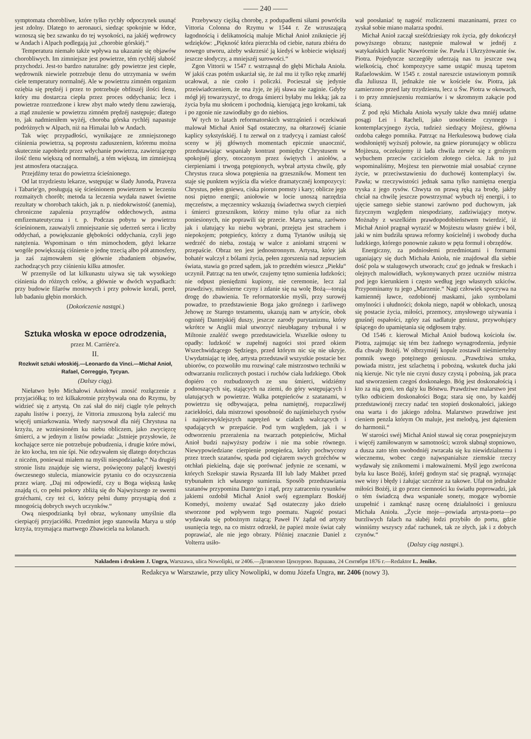—— 240 ——
symptomata chorobliwe, które tylko rychły odpoczynek usunąć jest zdolny. Dlatego to aeronauci, siedząc spokojnie w łódce, wznoszą się bez szwanku do tej wysokości, na jakiéj wędrowcy w Andach i Alpach podlegają już „chorobie górskiéj.“
Temperatura niemało także wpływa na ukazanie się objawów chorobliwych. Im zimniejsze jest powietrze, tém rychléj słabość przychodzi. Jest-to bardzo naturalne: gdy powietrze jest ciepłe, wędrownik niewiele potrzebuje tlenu do utrzymania w swém ciele temperatury normalnéj. Ale w powietrzu zimném organizm oziębia się prędzéj i przez to potrzebuje obfitszéj ilości tlenu, który mu dostarcza ciepła przez proces oddychania; lecz i powietrze rozrzedzone i krew zbyt mało wtedy tlenu zawierają, a ztąd znużenie w powietrzu zimném prędzéj następuje; dlatego to, jak nadmieniłem wyżéj, choroba górska rychléj napastuje podróżnych w Alpach, niż na Himalai lub w Andach.
Tak więc przypadłości, wynikające ze zmniejszonego ciśnienia powietrza, są poprostu zaduszeniem, któremu można skutecznie zapobiedz przez wdychanie powietrza, zawierającego ilość tlenu większą od normalnéj, a tém większą, im zimniejszą jest atmosfera otaczająca.
Przejdźmy teraz do powietrza ścieśnionego.
Od lat trzydziestu lekarze, wstępując w ślady Junoda, Praveza i Tabarie'go, posługują się ścieśnionem powietrzem w leczeniu rozmaitych chorób; metoda ta leczenia wydała nawet świetne rezultaty w chorobach takich, jak n. p. niedokrwistość (anemia), chroniczne zapalenia przyrządów oddechowych, astma emfizemateutyczna i t. p. Podczas pobytu w powietrzu ścieśnionem, zauważyli zmniejszanie się uderzeń serca i liczby oddychań, a powiększanie głębokości oddychania, czyli jego natężenia. Wspominam o tém mimochodem, gdyż lekarze wogóle powiększają ciśnienie o jednę trzecią albo pół atmosfery, ja zaś zajmowałem się głównie zbadaniem objawów, zachodzących przy ciśnieniu kilku atmosfer.
W przemyśle od lat kilkunastu używa się tak wysokiego ciśnienia do różnych celów, a głównie w dwóch wypadkach: przy budowie filarów mostowych i przy połowie korali, pereł, lub badaniu głębin morskich.
(Dokończenie nastąpi.)
Sztuka włoska w epoce odrodzenia,
przez M. Carrière'a.
II.
Rozkwit sztuki włoskiéj.—Leonardo da Vinci.—Michał Anioł, Rafael, Correggio, Tycyan.
(Dalszy ciąg).
Niełatwo było Michałowi Aniołowi znosić rozłączenie z przyjaciółką; to też kilkakrotnie przybywała ona do Rzymu, by widzieć się z artystą. On zaś słał do niéj ciągle tyle pełnych zapału listów i poezyj, że Vittoria zmuszoną była zalecić mu więcéj umiarkowania. Wtedy narysował dla niéj Chrystusa na krzyżu, ze wzniesioném ku niebu obliczem, jako zwycięzcę śmierci, a w jednym z listów powiada: „Istnieje przysłowie, że kochające serce nie potrzebuje pobudzenia, i drugie które mówi, że kto kocha, ten nie śpi. Nie odzywałem się dlatego dotychczas z niczém, ponieważ miałem na myśli niespodziankę.“ Na drugiéj stronie listu znajduje się wiersz, poświęcony palącéj kwestyi ówczesnego stulecia, mianowicie pytaniu co do oczyszczenia przez wiarę. „Daj mi odpowiedź, czy u Boga większą łaskę znajdą ci, co pełni pokory zbliżą się do Najwyższego ze swemi grzéchami, czy też ci, którzy pełni dumy przystąpią doń z mnogością dobrych swych uczynków.“
Ową niespodzianką był obraz, wykonany umyślnie dla cierpiącéj przyjaciółki. Przedmiot jego stanowiła Marya u stóp krzyża, trzymająca martwego Zbawiciela na kolanach.
Przebywszy ciężką chorobę, z podupadłemi siłami powróciła Vittoria Colonna do Rzymu w 1544 r. Ze wzruszającą łagodnością i delikatnością maluje Michał Anioł zniknięcie jéj wdzięków: „Piękność która pierzchła od ciebie, natura zbiéra do nowego utworu, ażeby wskrzesić ją kiedyś w kobiecie większéj jeszcze słodyczy, a mniejszéj surowości.“
Zgon Vittorii w 1547 r. wstrząsnął do głębi Michała Anioła. W jakiś czas potém uskarżał się, że żal mu iż tylko rękę zmarłéj ucałował, a nie czoło i policzki. Pocieszał się jedynie przeświadczeniem, że ona żyje, że jéj sława nie zaginie. Gdyby mógł jéj towarzyszyć, to droga śmierci byłaby mu lekką; jak za życia była mu słońcem i pochodnią, kierującą jego krokami, tak i po zgonie nie zawiodłaby go do niebios.
W tych to latach reformatorskich wstrząśnień i oczekiwań malował Michał Anioł Sąd ostateczny, na ołtarzowéj ścianie kaplicy sykstyńskiéj. I tu zerwał on z tradycyą i zamiast całość sceny w jéj głównych momentach epicznie unaocznić, przedstawiając wspaniały kontrast pomiędzy Chrystusem w spokojnéj glory, otoczonym przez świętych i aniołów, a cierpieniami i trwogą potępionych, wybrał artysta chwilę, gdy Chrystus rzuca słowa potępienia na grzeszników. Moment ten staje się punktem wyjścia dla wielce dramatycznéj kompozycyi: Chrystus, pełen gniewu, ciska piorun pomsty i kary; oblicze jego nosi piętno energii; aniołowie w locie unoszą narzędzia męczeństw, a męczennicy wskazują świadectwa swych cierpień i śmierci grzesznikom, którzy mimo tylu ofiar za nich poniesionych, nie poprawili się przecie. Marya sama, zarówno jak i ulatujący ku niebu wybrani, przejęta jest strachem i niepokojem; potępieńcy, którzy z dumą Tytanów usiłują się wedrzéć do nieba, zostają w walce z aniołami strąceni w przepaście. Obraz ten jest jednostronnym. Artysta, który jak bohatér walczył z bólami życia, pełen zgorszenia nad zepsuciem świata, stawia go przed sądem, jak to przedtém wieszcz „Piekła“ uczynił. Patrząc na ten utwór, czujemy tętno sumienia ludzkości; nie odpust pieniędzmi kupiony, nie ceremonie, lecz żal prawdziwy, miłosierne czyny i zdanie się na wolę Bożą—torują drogę do zbawienia. Te reformatorskie myśli, przy surowéj powadze, to przedstawienie Boga jako groźnego i żarliwego Jehowę ze Starego testamentu, ukazują nam w artyście, obok ognistéj Dantejskiéj duszy, jeszcze zarody purytanizmu, który wkrótce w Anglii miał utworzyć nieubłagany trybunał i w Miltonie znaléźć swego przedstawiciela. Wszelkie osłony tu opadły: ludzkość w zupełnéj nagości stoi przed okiem Wszechwidzącego Sędziego, przed którym nic się nie ukryje. Uwydatniając tę ideę, artysta przedstawił wszystkie postacie bez ubiorów, co pozwoliło mu rozwinąć całe mistrzostwo techniki w odtwarzaniu rozlicznych postaci i ruchów ciała ludzkiego. Obok dopiéro co rozbudzonych ze snu śmierci, widziémy podnoszących się, stających na ziemi, do góry wstępujących i ulatujących w powietrze. Walka potępieńców z szatanami, w powietrzu się odbywająca, pełna namiętnéj, rozpaczliwéj zaciekłości, dała mistrzowi sposobność do najśmielszych rysów i najniezwyklejszych naprężeń w ciałach walczących i spadających w przepaście. Pod tym względem, jak i w odtworzeniu przerażenia na twarzach potępieńców, Michał Anioł budzi najwyższy podziw i nie ma sobie równego. Niewypowiedziane cierpienie potępieńca, który pochwycony przez trzech szatanów, spada pod ciężarem swych grzéchów w otchłań piekielną, daje się porównać jedynie ze scenami, w których Szekspir stawia Ryszarda III lub lady Makbet przed trybunałem ich własnego sumienia. Sposób przedstawiania szatanów przypomina Dante'go i ztąd, przy zatraceniu rysunków jakiemi ozdobił Michał Anioł swój egzemplarz Boskiéj Komedyi, możemy uważać Sąd ostateczny jako dzieło stworzone pod wpływem tego poematu. Nagość postaci wydawała się pobożnym rażącą; Paweł IV żądał od artysty usunięcia tego, na co mistrz odrzekł, że papież może świat cały poprawiać, ale nie jego obrazy. Później znacznie Daniel z Volterra usiło-
wał poosłaniać tę nagość rozlicznemi mazaninami, przez co zyskał sobie miano malarza spodni.
Michał Anioł zaczął sześćdziesiąty rok życia, gdy dokończył powyższego obrazu; następnie malował w jednéj z watykańskich kaplic Nawrócenie św. Pawła i Ukrzyżowanie św. Piotra. Pojedyncze szczegóły uderzają nas tu jeszcze swą wielkością, choć kompozycye same ustąpić muszą tapetom Rafaelowskim. W 1545 r. został nareszcie ustawionym pomnik dla Juliusza II, jednakże nie w kościele św. Piotra, jak zamierzono przed laty trzydziestu, lecz u Św. Piotra w okowach, i to przy zmniejszeniu rozmiarów i w skromnym zakącie pod ścianą.
Z pod ręki Michała Anioła wyszły także dwa mniéj udatne posągi Lei i Racheli, jako uosobienie czynnego i kontemplacyjnego życia, tudzież siedzący Mojżesz, główna ozdoba całego pomnika. Patrząc na Herkulesową budowę ciała wodsłoniętéj wyższéj połowie, na gniew piorunujący w obliczu Mojżesza, oczekujemy iż lada chwila zerwie się z groźnym wybuchem przeciw czcicielom złotego cielca. Jak to już wspominaliśmy, Mojżesz ten pierwotnie miał uosabiać czynne życie, w przeciwstawieniu do duchowéj kontemplacyi św. Pawła; w rzeczywistości jednak sama tylko namiętna energia tryska z jego rysów. Chwyta on prawą ręką za brodę, jakby chciał na chwilę jeszcze powstrzymać wybuch téj energii, i to ujęcie samego siebie stanowi zarówno pod duchowym, jak fizycznym względem niespodziany, zadziwiający motyw. Możnaby z wszelkiém prawdopodobieństwem twierdzić, iż Michał Anioł pragnął wyrazić w Mojżeszu własny gniéw i ból, jaki w nim budziła sprawa reformy kościelnéj i swobody ducha ludzkiego, którego ponownie zakuto w pęta formuł i obrzędów.
Energiczny, za podniosłemi przedmiotami i formami uganiający się duch Michała Anioła, nie znajdował dla siebie dość pola w stalugowych utworach; czuć go jednak w freskach i olejnych malowidłach, wykonywanych przez uczniów mistrza pod jego kierunkiem i często według jego własnych szkiców. Przypominamy tu jego „Marzenie.“ Nagi człowiek spoczywa na kamiennéj ławce, ozdobionéj maskami, jako symbolami omylności i ułudności; dokoła niego, napół w obłokach, unoszą się postacie życia, miłości, przemocy, zmysłowego używania i gnuśnéj ospałości, zgóry zaś nadlatuje geniusz, przywołujący śpiącego do upamiętania się odgłosem trąby.
Od 1546 r. kierował Michał Anioł budową kościoła św. Piotra, zajmując się tém bez żadnego wynagrodzenia, jedynie dla chwały Bożéj. W olbrzymiéj kopule zostawił nieśmiertelny pomnik swego potężnego geniuszu. „Prawdziwa sztuka, powiada mistrz, jest szlachetną i pobożną, wskutek ducha jaki nią kieruje. Nic tyle nie czyni duszy czystą i pobożną, jak praca nad stworzeniem czegoś doskonałego. Bóg jest doskonałością i kto za nią goni, ten dąży ku Bóstwu. Prawdziwe malarstwo jest tylko odbiciem doskonałości Boga; stara się ono, by każdéj przedstawionéj rzeczy nadać ten stopień doskonałości, jakiego ona warta i do jakiego zdolna. Malarstwo prawdziwe jest cieniem penzla którym On maluje, jest melodyą, jest dążeniem do harmonii.“
W starości swéj Michał Anioł stawał się coraz posępniejszym i więcéj zamiłowanym w samotności; wzrok słabnął stopniowo, a dusza zato tém swobodniéj zwracała się ku niewidzialnemu i wiecznemu, wobec czego najwspanialsze ziemskie rzeczy wydawały się znikomemi i małoważnemi. Myśl jego zwrócona była ku łasce Bożéj, któréj godnym stać się pragnął, wyznając swe winy i błędy i żałując szczérze za takowe. Ufał on jednakże miłości Bożéj, iż go przez ciemności ku światłu poprowadzi, jak o tém świadczą dwa wspaniałe sonety, mogące wybornie uzupełnić i zamknąć naszę ocenę działalności i geniuszu Michała Anioła. „Życie moje—powiada artysta-poeta—po burzliwych falach na słabéj łodzi przybiło do portu, gdzie winniśmy wszyscy zdać rachunek, tak ze złych, jak i z dobych czynów.“
(Dalszy ciąg nastąpi.).
Nakładem i drukiem J. Ungra, Warszawa, ulica Nowolipki, nr 2406.—Дозволено Цензурою. Варшава, 24 Сентября 1876 г.—Redaktor L. Jenike.
Redakcya w Warszawie, przy ulicy Nowolipki, w domu Józefa Ungra, nr. 2406 (nowy 3).